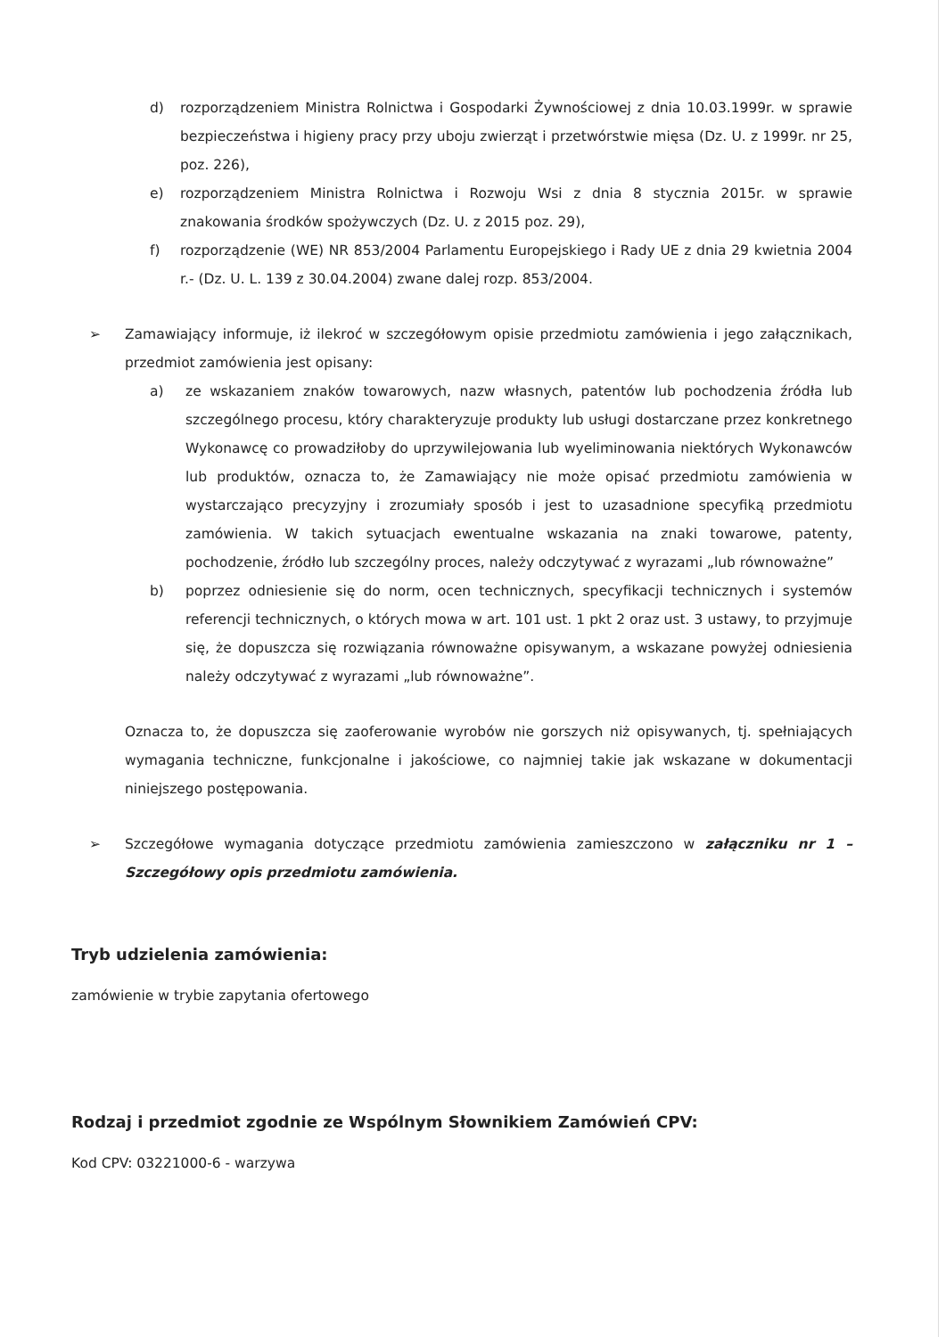d) rozporządzeniem Ministra Rolnictwa i Gospodarki Żywnościowej z dnia 10.03.1999r. w sprawie bezpieczeństwa i higieny pracy przy uboju zwierząt i przetwórstwie mięsa (Dz. U. z 1999r. nr 25, poz. 226),
e) rozporządzeniem Ministra Rolnictwa i Rozwoju Wsi z dnia 8 stycznia 2015r. w sprawie znakowania środków spożywczych (Dz. U. z 2015 poz. 29),
f) rozporządzenie (WE) NR 853/2004 Parlamentu Europejskiego i Rady UE z dnia 29 kwietnia 2004 r.- (Dz. U. L. 139 z 30.04.2004) zwane dalej rozp. 853/2004.
➢ Zamawiający informuje, iż ilekroć w szczegółowym opisie przedmiotu zamówienia i jego załącznikach, przedmiot zamówienia jest opisany:
a) ze wskazaniem znaków towarowych, nazw własnych, patentów lub pochodzenia źródła lub szczególnego procesu, który charakteryzuje produkty lub usługi dostarczane przez konkretnego Wykonawcę co prowadziłoby do uprzywilejowania lub wyeliminowania niektórych Wykonawców lub produktów, oznacza to, że Zamawiający nie może opisać przedmiotu zamówienia w wystarczająco precyzyjny i zrozumiały sposób i jest to uzasadnione specyfiką przedmiotu zamówienia. W takich sytuacjach ewentualne wskazania na znaki towarowe, patenty, pochodzenie, źródło lub szczególny proces, należy odczytywać z wyrazami „lub równoważne”
b) poprzez odniesienie się do norm, ocen technicznych, specyfikacji technicznych i systemów referencji technicznych, o których mowa w art. 101 ust. 1 pkt 2 oraz ust. 3 ustawy, to przyjmuje się, że dopuszcza się rozwiązania równoważne opisywanym, a wskazane powyżej odniesienia należy odczytywać z wyrazami „lub równoważne”.
Oznacza to, że dopuszcza się zaoferowanie wyrobów nie gorszych niż opisywanych, tj. spełniających wymagania techniczne, funkcjonalne i jakościowe, co najmniej takie jak wskazane w dokumentacji niniejszego postępowania.
➢ Szczegółowe wymagania dotyczące przedmiotu zamówienia zamieszczono w załączniku nr 1 – Szczegółowy opis przedmiotu zamówienia.
Tryb udzielenia zamówienia:
zamówienie w trybie zapytania ofertowego
Rodzaj i przedmiot zgodnie ze Wspólnym Słownikiem Zamówień CPV:
Kod CPV: 03221000-6 - warzywa